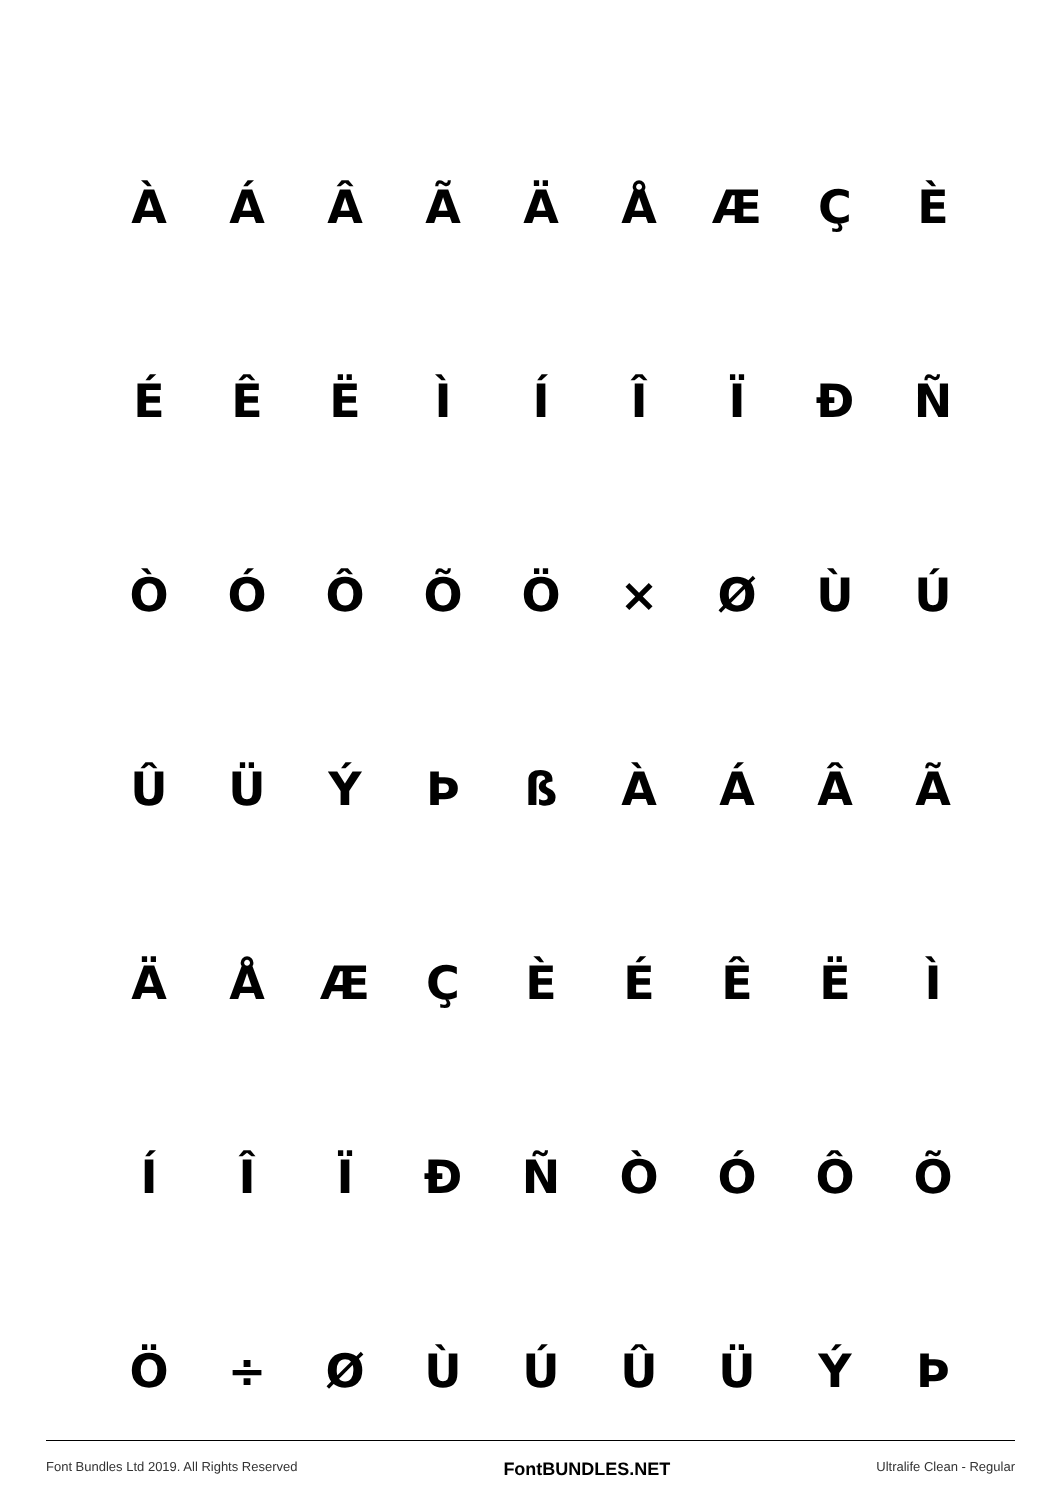| À | Á | Â | Ã | Ä | Å | Æ | Ç | È |
| É | Ê | Ë | Ì | Í | Î | Ï | Ð | Ñ |
| Ò | Ó | Ô | Õ | Ö | × | Ø | Ù | Ú |
| Û | Ü | Ý | Þ | ß | À | Á | Â | Ã |
| Ä | Å | Æ | Ç | È | É | Ê | Ë | Ì |
| Í | Î | Ï | Ð | Ñ | Ò | Ó | Ô | Õ |
| Ö | ÷ | Ø | Ù | Ú | Û | Ü | Ý | Þ |
Font Bundles Ltd 2019. All Rights Reserved FontBUNDLES.NET Ultralife Clean - Regular